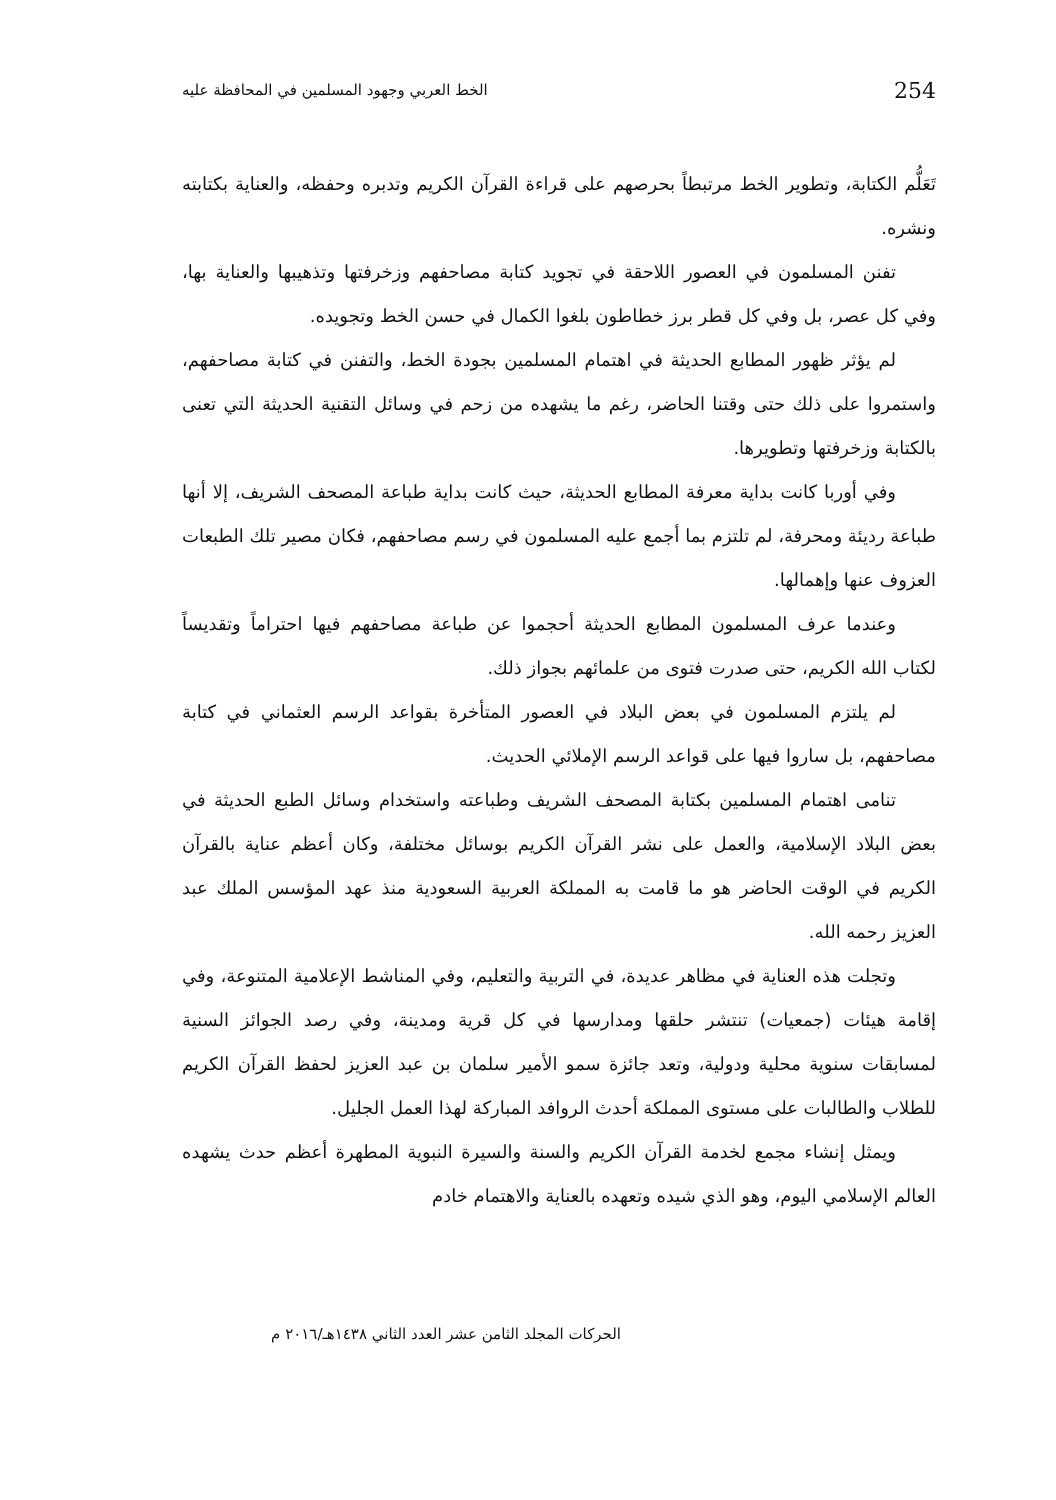الخط العربي وجهود المسلمين في المحافظة عليه 254
تَعَلُّم الكتابة، وتطوير الخط مرتبطاً بحرصهم على قراءة القرآن الكريم وتدبره وحفظه، والعناية بكتابته ونشره.
تفنن المسلمون في العصور اللاحقة في تجويد كتابة مصاحفهم وزخرفتها وتذهيبها والعناية بها، وفي كل عصر، بل وفي كل قطر برز خطاطون بلغوا الكمال في حسن الخط وتجويده.
لم يؤثر ظهور المطابع الحديثة في اهتمام المسلمين بجودة الخط، والتفنن في كتابة مصاحفهم، واستمروا على ذلك حتى وقتنا الحاضر، رغم ما يشهده من زحم في وسائل التقنية الحديثة التي تعنى بالكتابة وزخرفتها وتطويرها.
وفي أوربا كانت بداية معرفة المطابع الحديثة، حيث كانت بداية طباعة المصحف الشريف، إلا أنها طباعة رديئة ومحرفة، لم تلتزم بما أجمع عليه المسلمون في رسم مصاحفهم، فكان مصير تلك الطبعات العزوف عنها وإهمالها.
وعندما عرف المسلمون المطابع الحديثة أحجموا عن طباعة مصاحفهم فيها احتراماً وتقديساً لكتاب الله الكريم، حتى صدرت فتوى من علمائهم بجواز ذلك.
لم يلتزم المسلمون في بعض البلاد في العصور المتأخرة بقواعد الرسم العثماني في كتابة مصاحفهم، بل ساروا فيها على قواعد الرسم الإملائي الحديث.
تنامى اهتمام المسلمين بكتابة المصحف الشريف وطباعته واستخدام وسائل الطبع الحديثة في بعض البلاد الإسلامية، والعمل على نشر القرآن الكريم بوسائل مختلفة، وكان أعظم عناية بالقرآن الكريم في الوقت الحاضر هو ما قامت به المملكة العربية السعودية منذ عهد المؤسس الملك عبد العزيز رحمه الله.
وتجلت هذه العناية في مظاهر عديدة، في التربية والتعليم، وفي المناشط الإعلامية المتنوعة، وفي إقامة هيئات (جمعيات) تنتشر حلقها ومدارسها في كل قرية ومدينة، وفي رصد الجوائز السنية لمسابقات سنوية محلية ودولية، وتعد جائزة سمو الأمير سلمان بن عبد العزيز لحفظ القرآن الكريم للطلاب والطالبات على مستوى المملكة أحدث الروافد المباركة لهذا العمل الجليل.
ويمثل إنشاء مجمع لخدمة القرآن الكريم والسنة والسيرة النبوية المطهرة أعظم حدث يشهده العالم الإسلامي اليوم، وهو الذي شيده وتعهده بالعناية والاهتمام خادم
الحركات المجلد الثامن عشر العدد الثاني ١٤٣٨هـ/٢٠١٦ م